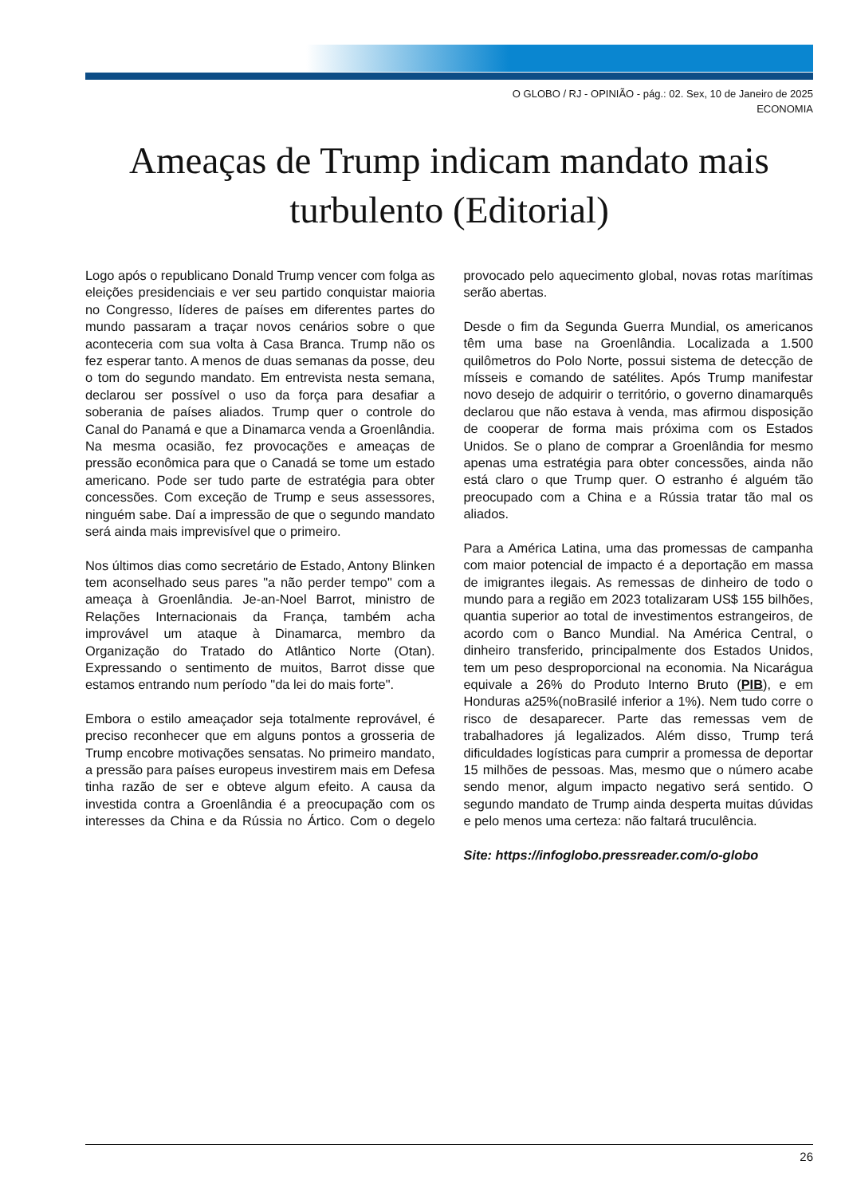O GLOBO / RJ - OPINIÃO - pág.: 02. Sex, 10 de Janeiro de 2025
ECONOMIA
Ameaças de Trump indicam mandato mais turbulento (Editorial)
Logo após o republicano Donald Trump vencer com folga as eleições presidenciais e ver seu partido conquistar maioria no Congresso, líderes de países em diferentes partes do mundo passaram a traçar novos cenários sobre o que aconteceria com sua volta à Casa Branca. Trump não os fez esperar tanto. A menos de duas semanas da posse, deu o tom do segundo mandato. Em entrevista nesta semana, declarou ser possível o uso da força para desafiar a soberania de países aliados. Trump quer o controle do Canal do Panamá e que a Dinamarca venda a Groenlândia. Na mesma ocasião, fez provocações e ameaças de pressão econômica para que o Canadá se tome um estado americano. Pode ser tudo parte de estratégia para obter concessões. Com exceção de Trump e seus assessores, ninguém sabe. Daí a impressão de que o segundo mandato será ainda mais imprevisível que o primeiro.
Nos últimos dias como secretário de Estado, Antony Blinken tem aconselhado seus pares "a não perder tempo" com a ameaça à Groenlândia. Je-an-Noel Barrot, ministro de Relações Internacionais da França, também acha improvável um ataque à Dinamarca, membro da Organização do Tratado do Atlântico Norte (Otan). Expressando o sentimento de muitos, Barrot disse que estamos entrando num período "da lei do mais forte".
Embora o estilo ameaçador seja totalmente reprovável, é preciso reconhecer que em alguns pontos a grosseria de Trump encobre motivações sensatas. No primeiro mandato, a pressão para países europeus investirem mais em Defesa tinha razão de ser e obteve algum efeito. A causa da investida contra a Groenlândia é a preocupação com os interesses da China e da Rússia no Ártico. Com o degelo provocado pelo aquecimento global, novas rotas marítimas serão abertas.
Desde o fim da Segunda Guerra Mundial, os americanos têm uma base na Groenlândia. Localizada a 1.500 quilômetros do Polo Norte, possui sistema de detecção de mísseis e comando de satélites. Após Trump manifestar novo desejo de adquirir o território, o governo dinamarquês declarou que não estava à venda, mas afirmou disposição de cooperar de forma mais próxima com os Estados Unidos. Se o plano de comprar a Groenlândia for mesmo apenas uma estratégia para obter concessões, ainda não está claro o que Trump quer. O estranho é alguém tão preocupado com a China e a Rússia tratar tão mal os aliados.
Para a América Latina, uma das promessas de campanha com maior potencial de impacto é a deportação em massa de imigrantes ilegais. As remessas de dinheiro de todo o mundo para a região em 2023 totalizaram US$ 155 bilhões, quantia superior ao total de investimentos estrangeiros, de acordo com o Banco Mundial. Na América Central, o dinheiro transferido, principalmente dos Estados Unidos, tem um peso desproporcional na economia. Na Nicarágua equivale a 26% do Produto Interno Bruto (PIB), e em Honduras a25%(noBrasilé inferior a 1%). Nem tudo corre o risco de desaparecer. Parte das remessas vem de trabalhadores já legalizados. Além disso, Trump terá dificuldades logísticas para cumprir a promessa de deportar 15 milhões de pessoas. Mas, mesmo que o número acabe sendo menor, algum impacto negativo será sentido. O segundo mandato de Trump ainda desperta muitas dúvidas e pelo menos uma certeza: não faltará truculência.
Site: https://infoglobo.pressreader.com/o-globo
26